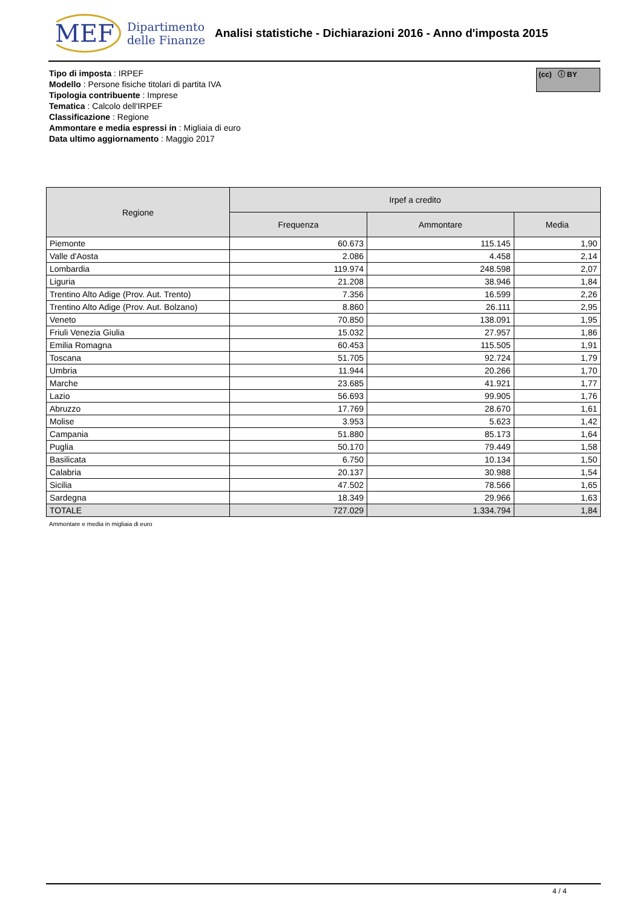MEF Dipartimento
delle Finanze
Analisi statistiche - Dichiarazioni 2016 - Anno d'imposta 2015
Tipo di imposta : IRPEF
Modello : Persone fisiche titolari di partita IVA
Tipologia contribuente : Imprese
Tematica : Calcolo dell'IRPEF
Classificazione : Regione
Ammontare e media espressi in : Migliaia di euro
Data ultimo aggiornamento : Maggio 2017
(cc) ⓘ BY
| Regione | Irpef a credito | | |
| --- | --- | --- | --- |
| | Frequenza | Ammontare | Media |
| Piemonte | 60.673 | 115.145 | 1,90 |
| Valle d'Aosta | 2.086 | 4.458 | 2,14 |
| Lombardia | 119.974 | 248.598 | 2,07 |
| Liguria | 21.208 | 38.946 | 1,84 |
| Trentino Alto Adige (Prov. Aut. Trento) | 7.356 | 16.599 | 2,26 |
| Trentino Alto Adige (Prov. Aut. Bolzano) | 8.860 | 26.111 | 2,95 |
| Veneto | 70.850 | 138.091 | 1,95 |
| Friuli Venezia Giulia | 15.032 | 27.957 | 1,86 |
| Emilia Romagna | 60.453 | 115.505 | 1,91 |
| Toscana | 51.705 | 92.724 | 1,79 |
| Umbria | 11.944 | 20.266 | 1,70 |
| Marche | 23.685 | 41.921 | 1,77 |
| Lazio | 56.693 | 99.905 | 1,76 |
| Abruzzo | 17.769 | 28.670 | 1,61 |
| Molise | 3.953 | 5.623 | 1,42 |
| Campania | 51.880 | 85.173 | 1,64 |
| Puglia | 50.170 | 79.449 | 1,58 |
| Basilicata | 6.750 | 10.134 | 1,50 |
| Calabria | 20.137 | 30.988 | 1,54 |
| Sicilia | 47.502 | 78.566 | 1,65 |
| Sardegna | 18.349 | 29.966 | 1,63 |
| TOTALE | 727.029 | 1.334.794 | 1,84 |
Ammontare e media in migliaia di euro
4 / 4